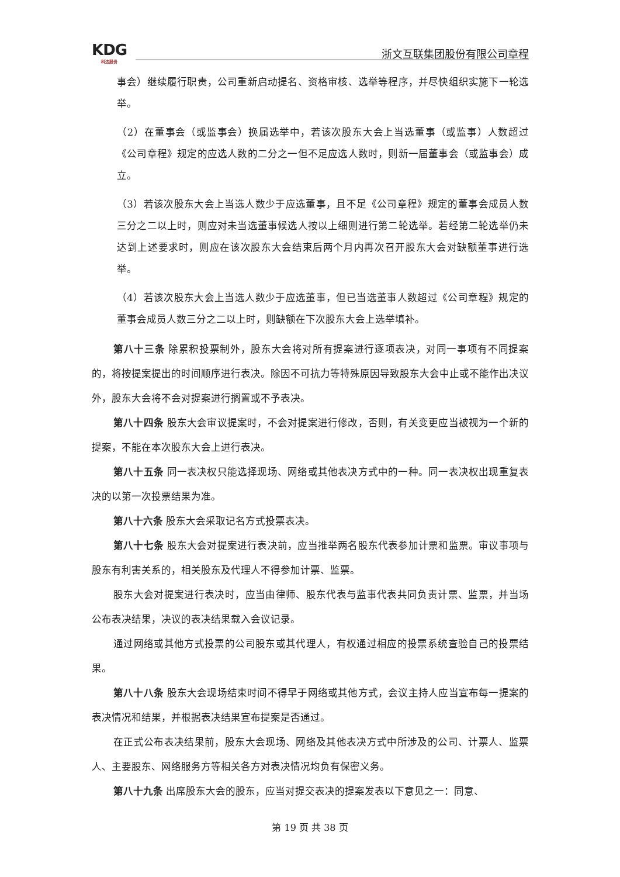KDG
科达股份
浙文互联集团股份有限公司章程
事会）继续履行职责，公司重新启动提名、资格审核、选举等程序，并尽快组织实施下一轮选举。
（2）在董事会（或监事会）换届选举中，若该次股东大会上当选董事（或监事）人数超过《公司章程》规定的应选人数的二分之一但不足应选人数时，则新一届董事会（或监事会）成立。
（3）若该次股东大会上当选人数少于应选董事，且不足《公司章程》规定的董事会成员人数三分之二以上时，则应对未当选董事候选人按以上细则进行第二轮选举。若经第二轮选举仍未达到上述要求时，则应在该次股东大会结束后两个月内再次召开股东大会对缺额董事进行选举。
（4）若该次股东大会上当选人数少于应选董事，但已当选董事人数超过《公司章程》规定的董事会成员人数三分之二以上时，则缺额在下次股东大会上选举填补。
第八十三条 除累积投票制外，股东大会将对所有提案进行逐项表决，对同一事项有不同提案的，将按提案提出的时间顺序进行表决。除因不可抗力等特殊原因导致股东大会中止或不能作出决议外，股东大会将不会对提案进行搁置或不予表决。
第八十四条 股东大会审议提案时，不会对提案进行修改，否则，有关变更应当被视为一个新的提案，不能在本次股东大会上进行表决。
第八十五条 同一表决权只能选择现场、网络或其他表决方式中的一种。同一表决权出现重复表决的以第一次投票结果为准。
第八十六条 股东大会采取记名方式投票表决。
第八十七条 股东大会对提案进行表决前，应当推举两名股东代表参加计票和监票。审议事项与股东有利害关系的，相关股东及代理人不得参加计票、监票。
股东大会对提案进行表决时，应当由律师、股东代表与监事代表共同负责计票、监票，并当场公布表决结果，决议的表决结果载入会议记录。
通过网络或其他方式投票的公司股东或其代理人，有权通过相应的投票系统查验自己的投票结果。
第八十八条 股东大会现场结束时间不得早于网络或其他方式，会议主持人应当宣布每一提案的表决情况和结果，并根据表决结果宣布提案是否通过。
在正式公布表决结果前，股东大会现场、网络及其他表决方式中所涉及的公司、计票人、监票人、主要股东、网络服务方等相关各方对表决情况均负有保密义务。
第八十九条 出席股东大会的股东，应当对提交表决的提案发表以下意见之一：同意、
第 19 页 共 38 页